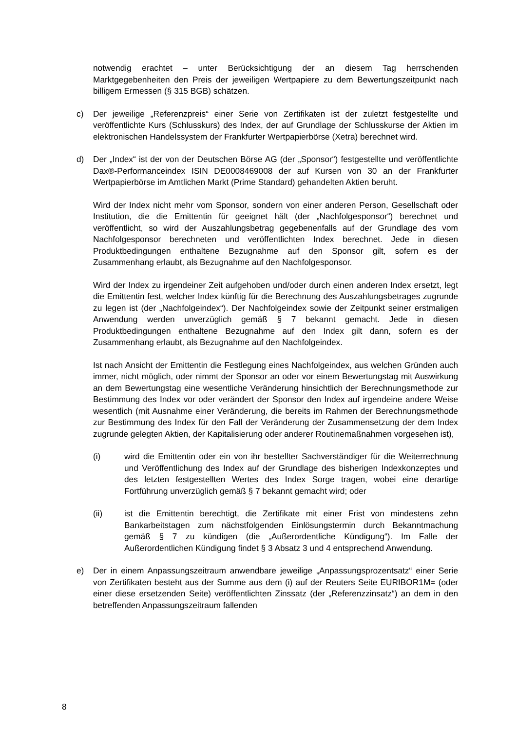notwendig erachtet – unter Berücksichtigung der an diesem Tag herrschenden Marktgegebenheiten den Preis der jeweiligen Wertpapiere zu dem Bewertungszeitpunkt nach billigem Ermessen (§ 315 BGB) schätzen.
c) Der jeweilige „Referenzpreis“ einer Serie von Zertifikaten ist der zuletzt festgestellte und veröffentlichte Kurs (Schlusskurs) des Index, der auf Grundlage der Schlusskurse der Aktien im elektronischen Handelssystem der Frankfurter Wertpapierbörse (Xetra) berechnet wird.
d) Der „Index“ ist der von der Deutschen Börse AG (der „Sponsor“) festgestellte und veröffentlichte Dax®-Performanceindex ISIN DE0008469008 der auf Kursen von 30 an der Frankfurter Wertpapierbörse im Amtlichen Markt (Prime Standard) gehandelten Aktien beruht.
Wird der Index nicht mehr vom Sponsor, sondern von einer anderen Person, Gesellschaft oder Institution, die die Emittentin für geeignet hält (der „Nachfolgesponsor“) berechnet und veröffentlicht, so wird der Auszahlungsbetrag gegebenenfalls auf der Grundlage des vom Nachfolgesponsor berechneten und veröffentlichten Index berechnet. Jede in diesen Produktbedingungen enthaltene Bezugnahme auf den Sponsor gilt, sofern es der Zusammenhang erlaubt, als Bezugnahme auf den Nachfolgesponsor.
Wird der Index zu irgendeiner Zeit aufgehoben und/oder durch einen anderen Index ersetzt, legt die Emittentin fest, welcher Index künftig für die Berechnung des Auszahlungsbetrages zugrunde zu legen ist (der „Nachfolgeindex“). Der Nachfolgeindex sowie der Zeitpunkt seiner erstmaligen Anwendung werden unverzüglich gemäß § 7 bekannt gemacht. Jede in diesen Produktbedingungen enthaltene Bezugnahme auf den Index gilt dann, sofern es der Zusammenhang erlaubt, als Bezugnahme auf den Nachfolgeindex.
Ist nach Ansicht der Emittentin die Festlegung eines Nachfolgeindex, aus welchen Gründen auch immer, nicht möglich, oder nimmt der Sponsor an oder vor einem Bewertungstag mit Auswirkung an dem Bewertungstag eine wesentliche Veränderung hinsichtlich der Berechnungsmethode zur Bestimmung des Index vor oder verändert der Sponsor den Index auf irgendeine andere Weise wesentlich (mit Ausnahme einer Veränderung, die bereits im Rahmen der Berechnungsmethode zur Bestimmung des Index für den Fall der Veränderung der Zusammensetzung der dem Index zugrunde gelegten Aktien, der Kapitalisierung oder anderer Routinemaßnahmen vorgesehen ist),
(i) wird die Emittentin oder ein von ihr bestellter Sachverständiger für die Weiterrechnung und Veröffentlichung des Index auf der Grundlage des bisherigen Indexkonzeptes und des letzten festgestellten Wertes des Index Sorge tragen, wobei eine derartige Fortführung unverzüglich gemäß § 7 bekannt gemacht wird; oder
(ii) ist die Emittentin berechtigt, die Zertifikate mit einer Frist von mindestens zehn Bankarbeitstagen zum nächstfolgenden Einlösungstermin durch Bekanntmachung gemäß § 7 zu kündigen (die „Außerordentliche Kündigung“). Im Falle der Außerordentlichen Kündigung findet § 3 Absatz 3 und 4 entsprechend Anwendung.
e) Der in einem Anpassungszeitraum anwendbare jeweilige „Anpassungsprozentsatz“ einer Serie von Zertifikaten besteht aus der Summe aus dem (i) auf der Reuters Seite EURIBOR1M= (oder einer diese ersetzenden Seite) veröffentlichten Zinssatz (der „Referenzzinsatz“) an dem in den betreffenden Anpassungszeitraum fallenden
8